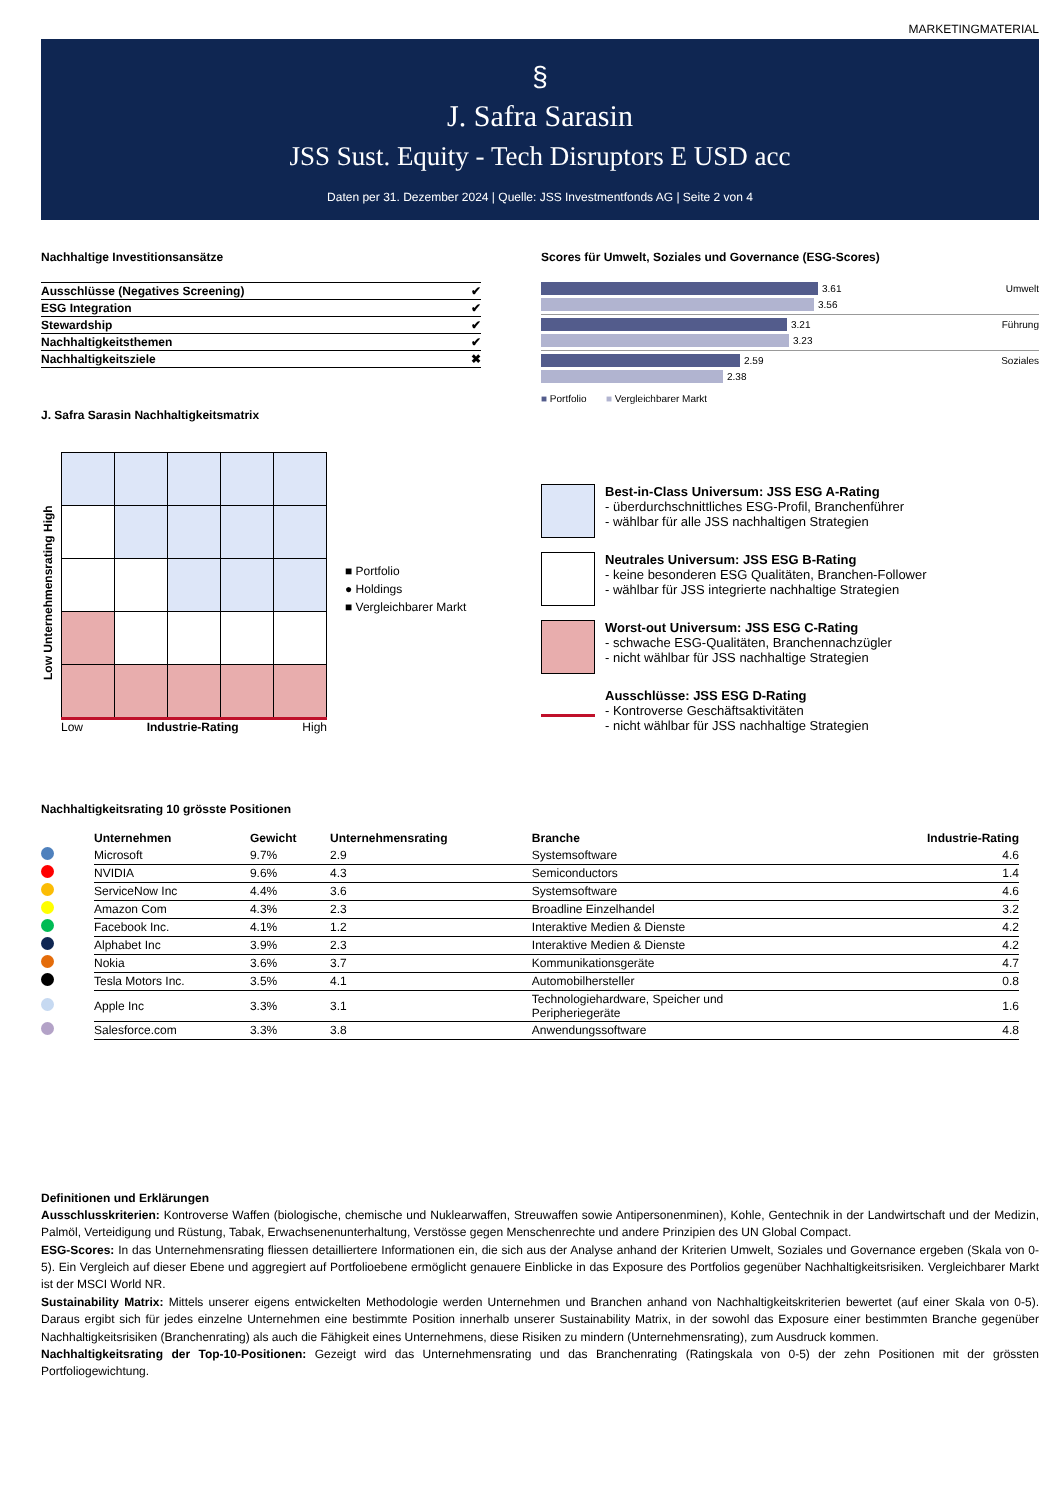MARKETINGMATERIAL
§
J. Safra Sarasin
JSS Sust. Equity - Tech Disruptors E USD acc
Daten per 31. Dezember 2024 | Quelle: JSS Investmentfonds AG | Seite 2 von 4
Nachhaltige Investitionsansätze
| Ausschlüsse (Negatives Screening) | ✔ |
| ESG Integration | ✔ |
| Stewardship | ✔ |
| Nachhaltigkeitsthemen | ✔ |
| Nachhaltigkeitsziele | ✖ |
J. Safra Sarasin Nachhaltigkeitsmatrix
Low Unternehmensrating High
Low Industrie-Rating High
■ Portfolio
● Holdings
■ Vergleichbarer Markt
Scores für Umwelt, Soziales und Governance (ESG-Scores)
3.61 Umwelt
3.56
3.21 Führung
3.23
2.59 Soziales
2.38
■ Portfolio ■ Vergleichbarer Markt
Best-in-Class Universum: JSS ESG A-Rating
- überdurchschnittliches ESG-Profil, Branchenführer
- wählbar für alle JSS nachhaltigen Strategien
Neutrales Universum: JSS ESG B-Rating
- keine besonderen ESG Qualitäten, Branchen-Follower
- wählbar für JSS integrierte nachhaltige Strategien
Worst-out Universum: JSS ESG C-Rating
- schwache ESG-Qualitäten, Branchennachzügler
- nicht wählbar für JSS nachhaltige Strategien
Ausschlüsse: JSS ESG D-Rating
- Kontroverse Geschäftsaktivitäten
- nicht wählbar für JSS nachhaltige Strategien
Nachhaltigkeitsrating 10 grösste Positionen
| | Unternehmen | Gewicht | Unternehmensrating | Branche | Industrie-Rating |
| --- | --- | --- | --- | --- | --- |
| | Microsoft | 9.7% | 2.9 | Systemsoftware | 4.6 |
| | NVIDIA | 9.6% | 4.3 | Semiconductors | 1.4 |
| | ServiceNow Inc | 4.4% | 3.6 | Systemsoftware | 4.6 |
| | Amazon Com | 4.3% | 2.3 | Broadline Einzelhandel | 3.2 |
| | Facebook Inc. | 4.1% | 1.2 | Interaktive Medien & Dienste | 4.2 |
| | Alphabet Inc | 3.9% | 2.3 | Interaktive Medien & Dienste | 4.2 |
| | Nokia | 3.6% | 3.7 | Kommunikationsgeräte | 4.7 |
| | Tesla Motors Inc. | 3.5% | 4.1 | Automobilhersteller | 0.8 |
| | Apple Inc | 3.3% | 3.1 | Technologiehardware, Speicher und Peripheriegeräte | 1.6 |
| | Salesforce.com | 3.3% | 3.8 | Anwendungssoftware | 4.8 |
Definitionen und Erklärungen
Ausschlusskriterien: Kontroverse Waffen (biologische, chemische und Nuklearwaffen, Streuwaffen sowie Antipersonenminen), Kohle, Gentechnik in der Landwirtschaft und der Medizin, Palmöl, Verteidigung und Rüstung, Tabak, Erwachsenenunterhaltung, Verstösse gegen Menschenrechte und andere Prinzipien des UN Global Compact.
ESG-Scores: In das Unternehmensrating fliessen detailliertere Informationen ein, die sich aus der Analyse anhand der Kriterien Umwelt, Soziales und Governance ergeben (Skala von 0-5). Ein Vergleich auf dieser Ebene und aggregiert auf Portfolioebene ermöglicht genauere Einblicke in das Exposure des Portfolios gegenüber Nachhaltigkeitsrisiken. Vergleichbarer Markt ist der MSCI World NR.
Sustainability Matrix: Mittels unserer eigens entwickelten Methodologie werden Unternehmen und Branchen anhand von Nachhaltigkeitskriterien bewertet (auf einer Skala von 0-5). Daraus ergibt sich für jedes einzelne Unternehmen eine bestimmte Position innerhalb unserer Sustainability Matrix, in der sowohl das Exposure einer bestimmten Branche gegenüber Nachhaltigkeitsrisiken (Branchenrating) als auch die Fähigkeit eines Unternehmens, diese Risiken zu mindern (Unternehmensrating), zum Ausdruck kommen.
Nachhaltigkeitsrating der Top-10-Positionen: Gezeigt wird das Unternehmensrating und das Branchenrating (Ratingskala von 0-5) der zehn Positionen mit der grössten Portfoliogewichtung.